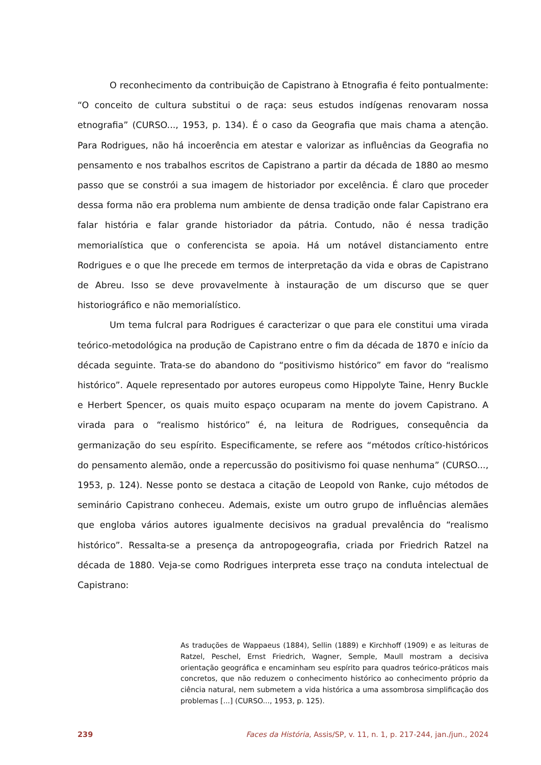O reconhecimento da contribuição de Capistrano à Etnografia é feito pontualmente: “O conceito de cultura substitui o de raça: seus estudos indígenas renovaram nossa etnografia” (CURSO..., 1953, p. 134). É o caso da Geografia que mais chama a atenção. Para Rodrigues, não há incoerência em atestar e valorizar as influências da Geografia no pensamento e nos trabalhos escritos de Capistrano a partir da década de 1880 ao mesmo passo que se constrói a sua imagem de historiador por excelência. É claro que proceder dessa forma não era problema num ambiente de densa tradição onde falar Capistrano era falar história e falar grande historiador da pátria. Contudo, não é nessa tradição memorialística que o conferencista se apoia. Há um notável distanciamento entre Rodrigues e o que lhe precede em termos de interpretação da vida e obras de Capistrano de Abreu. Isso se deve provavelmente à instauração de um discurso que se quer historiográfico e não memorialístico.
Um tema fulcral para Rodrigues é caracterizar o que para ele constitui uma virada teórico-metodológica na produção de Capistrano entre o fim da década de 1870 e início da década seguinte. Trata-se do abandono do “positivismo histórico” em favor do “realismo histórico”. Aquele representado por autores europeus como Hippolyte Taine, Henry Buckle e Herbert Spencer, os quais muito espaço ocuparam na mente do jovem Capistrano. A virada para o “realismo histórico” é, na leitura de Rodrigues, consequência da germanização do seu espírito. Especificamente, se refere aos “métodos crítico-históricos do pensamento alemão, onde a repercussão do positivismo foi quase nenhuma” (CURSO..., 1953, p. 124). Nesse ponto se destaca a citação de Leopold von Ranke, cujo métodos de seminário Capistrano conheceu. Ademais, existe um outro grupo de influências alemães que engloba vários autores igualmente decisivos na gradual prevalência do “realismo histórico”. Ressalta-se a presença da antropogeografia, criada por Friedrich Ratzel na década de 1880. Veja-se como Rodrigues interpreta esse traço na conduta intelectual de Capistrano:
As traduções de Wappaeus (1884), Sellin (1889) e Kirchhoff (1909) e as leituras de Ratzel, Peschel, Ernst Friedrich, Wagner, Semple, Maull mostram a decisiva orientação geográfica e encaminham seu espírito para quadros teórico-práticos mais concretos, que não reduzem o conhecimento histórico ao conhecimento próprio da ciência natural, nem submetem a vida histórica a uma assombrosa simplificação dos problemas [...] (CURSO..., 1953, p. 125).
239 Faces da História, Assis/SP, v. 11, n. 1, p. 217-244, jan./jun., 2024